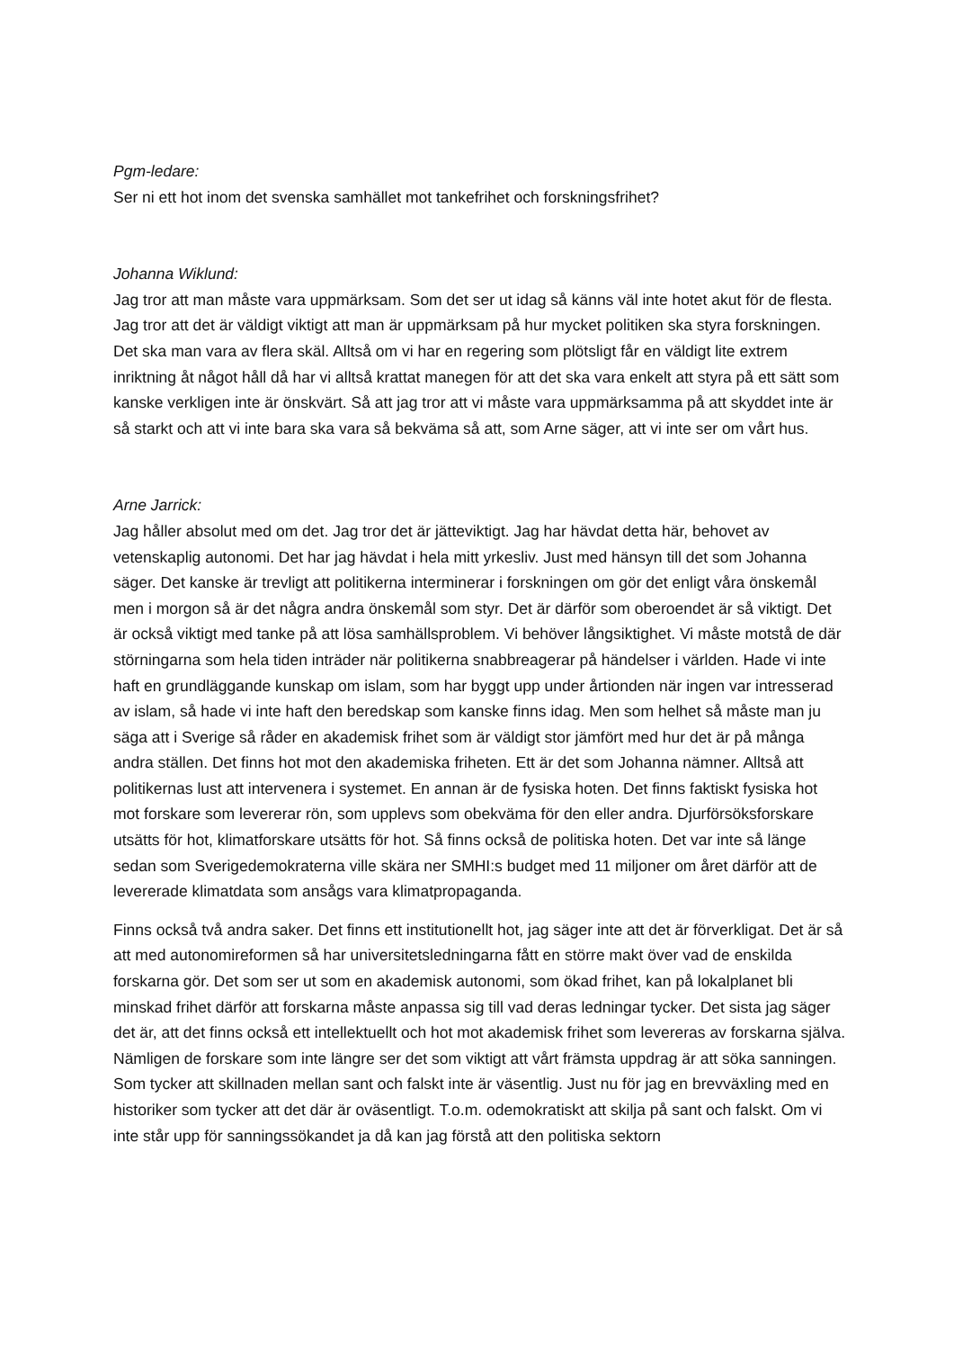Pgm-ledare:
Ser ni ett hot inom det svenska samhället mot tankefrihet och forskningsfrihet?
Johanna Wiklund:
Jag tror att man måste vara uppmärksam. Som det ser ut idag så känns väl inte hotet akut för de flesta. Jag tror att det är väldigt viktigt att man är uppmärksam på hur mycket politiken ska styra forskningen. Det ska man vara av flera skäl. Alltså om vi har en regering som plötsligt får en väldigt lite extrem inriktning åt något håll då har vi alltså krattat manegen för att det ska vara enkelt att styra på ett sätt som kanske verkligen inte är önskvärt. Så att jag tror att vi måste vara uppmärksamma på att skyddet inte är så starkt och att vi inte bara ska vara så bekväma så att, som Arne säger, att vi inte ser om vårt hus.
Arne Jarrick:
Jag håller absolut med om det. Jag tror det är jätteviktigt. Jag har hävdat detta här, behovet av vetenskaplig autonomi. Det har jag hävdat i hela mitt yrkesliv. Just med hänsyn till det som Johanna säger. Det kanske är trevligt att politikerna interminerar i forskningen om gör det enligt våra önskemål men i morgon så är det några andra önskemål som styr. Det är därför som oberoendet är så viktigt. Det är också viktigt med tanke på att lösa samhällsproblem. Vi behöver långsiktighet. Vi måste motstå de där störningarna som hela tiden inträder när politikerna snabbreagerar på händelser i världen. Hade vi inte haft en grundläggande kunskap om islam, som har byggt upp under årtionden när ingen var intresserad av islam, så hade vi inte haft den beredskap som kanske finns idag. Men som helhet så måste man ju säga att i Sverige så råder en akademisk frihet som är väldigt stor jämfört med hur det är på många andra ställen. Det finns hot mot den akademiska friheten. Ett är det som Johanna nämner. Alltså att politikernas lust att intervenera i systemet. En annan är de fysiska hoten. Det finns faktiskt fysiska hot mot forskare som levererar rön, som upplevs som obekväma för den eller andra. Djurförsöksforskare utsätts för hot, klimatforskare utsätts för hot. Så finns också de politiska hoten. Det var inte så länge sedan som Sverigedemokraterna ville skära ner SMHI:s budget med 11 miljoner om året därför att de levererade klimatdata som ansågs vara klimatpropaganda.
Finns också två andra saker. Det finns ett institutionellt hot, jag säger inte att det är förverkligat. Det är så att med autonomireformen så har universitetsledningarna fått en större makt över vad de enskilda forskarna gör. Det som ser ut som en akademisk autonomi, som ökad frihet, kan på lokalplanet bli minskad frihet därför att forskarna måste anpassa sig till vad deras ledningar tycker. Det sista jag säger det är, att det finns också ett intellektuellt och hot mot akademisk frihet som levereras av forskarna själva. Nämligen de forskare som inte längre ser det som viktigt att vårt främsta uppdrag är att söka sanningen. Som tycker att skillnaden mellan sant och falskt inte är väsentlig. Just nu för jag en brevväxling med en historiker som tycker att det där är oväsentligt. T.o.m. odemokratiskt att skilja på sant och falskt. Om vi inte står upp för sanningssökandet ja då kan jag förstå att den politiska sektorn